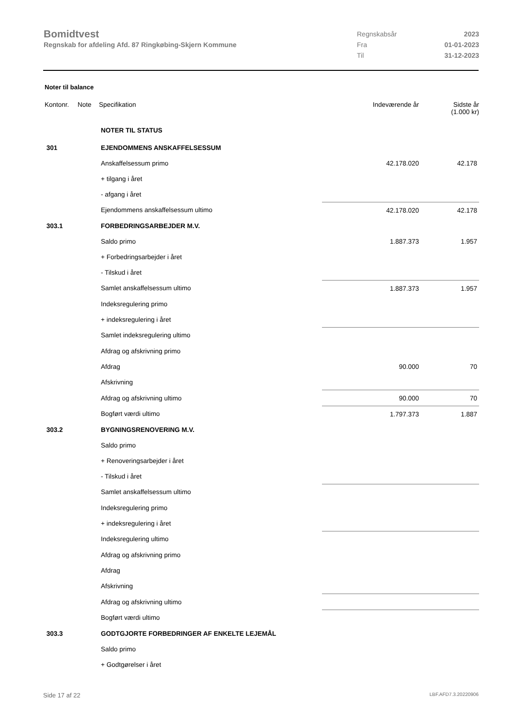Bomidtvest
Regnskab for afdeling Afd. 87 Ringkøbing-Skjern Kommune
| Regnskabsår | 2023 |
| Fra | 01-01-2023 |
| Til | 31-12-2023 |
Noter til balance
| Kontonr. | Note | Specifikation | Indeværende år | Sidste år (1.000 kr) |
| --- | --- | --- | --- | --- |
| | | NOTER TIL STATUS | | |
| 301 | | EJENDOMMENS ANSKAFFELSESSUM | | |
| | | Anskaffelsessum primo | 42.178.020 | 42.178 |
| | | + tilgang i året | | |
| | | - afgang i året | | |
| | | Ejendommens anskaffelsessum ultimo | 42.178.020 | 42.178 |
| 303.1 | | FORBEDRINGSARBEJDER M.V. | | |
| | | Saldo primo | 1.887.373 | 1.957 |
| | | + Forbedringsarbejder i året | | |
| | | - Tilskud i året | | |
| | | Samlet anskaffelsessum ultimo | 1.887.373 | 1.957 |
| | | Indeksregulering primo | | |
| | | + indeksregulering i året | | |
| | | Samlet indeksregulering ultimo | | |
| | | Afdrag og afskrivning primo | | |
| | | Afdrag | 90.000 | 70 |
| | | Afskrivning | | |
| | | Afdrag og afskrivning ultimo | 90.000 | 70 |
| | | Bogført værdi ultimo | 1.797.373 | 1.887 |
| 303.2 | | BYGNINGSRENOVERING M.V. | | |
| | | Saldo primo | | |
| | | + Renoveringsarbejder i året | | |
| | | - Tilskud i året | | |
| | | Samlet anskaffelsessum ultimo | | |
| | | Indeksregulering primo | | |
| | | + indeksregulering i året | | |
| | | Indeksregulering ultimo | | |
| | | Afdrag og afskrivning primo | | |
| | | Afdrag | | |
| | | Afskrivning | | |
| | | Afdrag og afskrivning ultimo | | |
| | | Bogført værdi ultimo | | |
| 303.3 | | GODTGJORTE FORBEDRINGER AF ENKELTE LEJEMÅL | | |
| | | Saldo primo | | |
| | | + Godtgørelser i året | | |
Side 17 af 22 LBF.AFD7.3.20220906